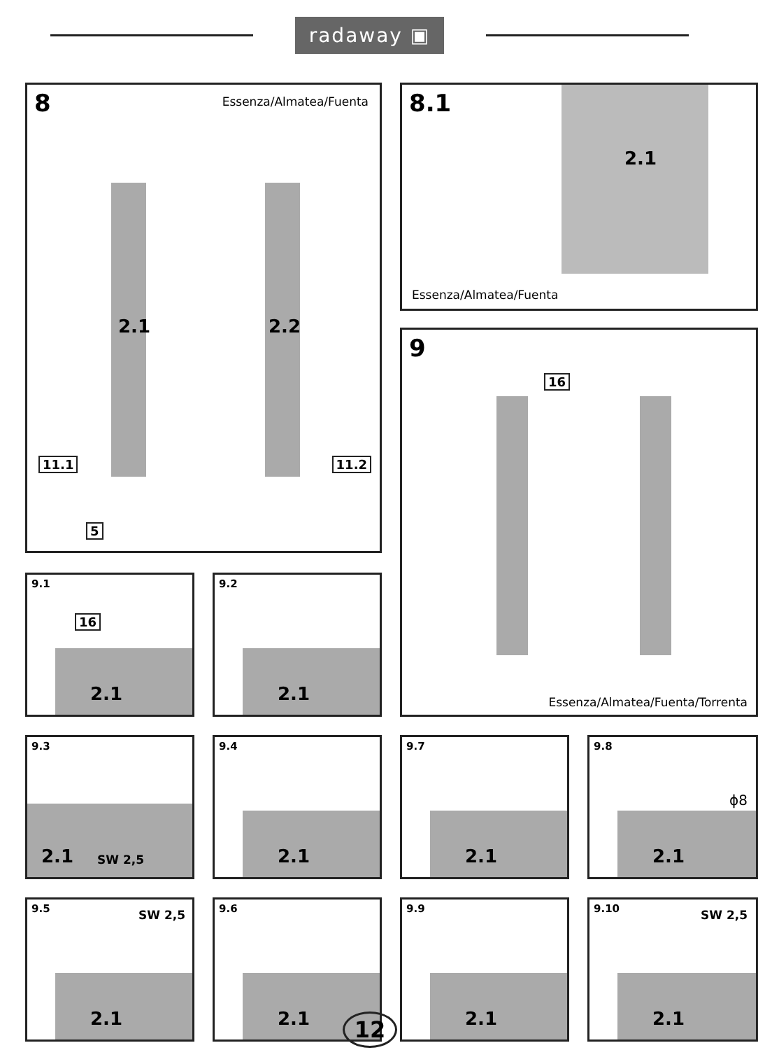radaway ▣
8
Essenza/Almatea/Fuenta
2.1 2.2
11.1 11.2
5
8.1
2.1
Essenza/Almatea/Fuenta
9
16
Essenza/Almatea/Fuenta/Torrenta
9.1
16
2.1
9.2
2.1
9.3
2.1 SW 2,5
9.4
2.1
9.7
2.1
9.8
ϕ8
2.1
9.5
SW 2,5
2.1
9.6
2.1
9.9
2.1
9.10
SW 2,5
2.1
12